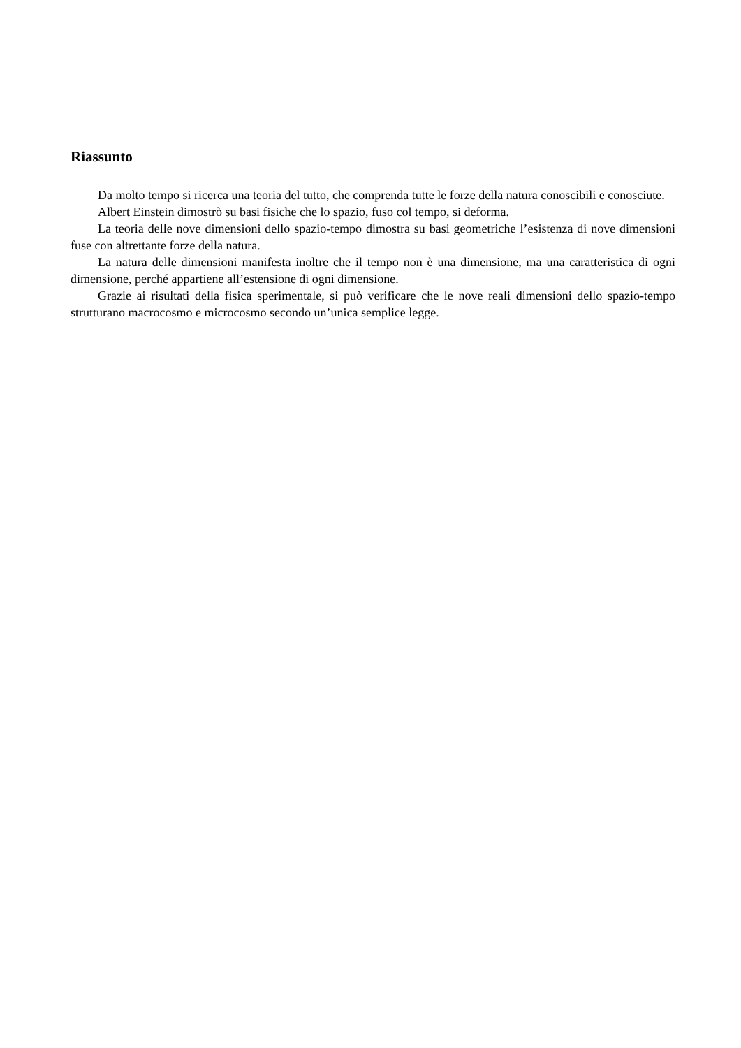Riassunto
Da molto tempo si ricerca una teoria del tutto, che comprenda tutte le forze della natura conoscibili e conosciute.
Albert Einstein dimostrò su basi fisiche che lo spazio, fuso col tempo, si deforma.
La teoria delle nove dimensioni dello spazio-tempo dimostra su basi geometriche l’esistenza di nove dimensioni fuse con altrettante forze della natura.
La natura delle dimensioni manifesta inoltre che il tempo non è una dimensione, ma una caratteristica di ogni dimensione, perché appartiene all’estensione di ogni dimensione.
Grazie ai risultati della fisica sperimentale, si può verificare che le nove reali dimensioni dello spazio-tempo strutturano macrocosmo e microcosmo secondo un’unica semplice legge.